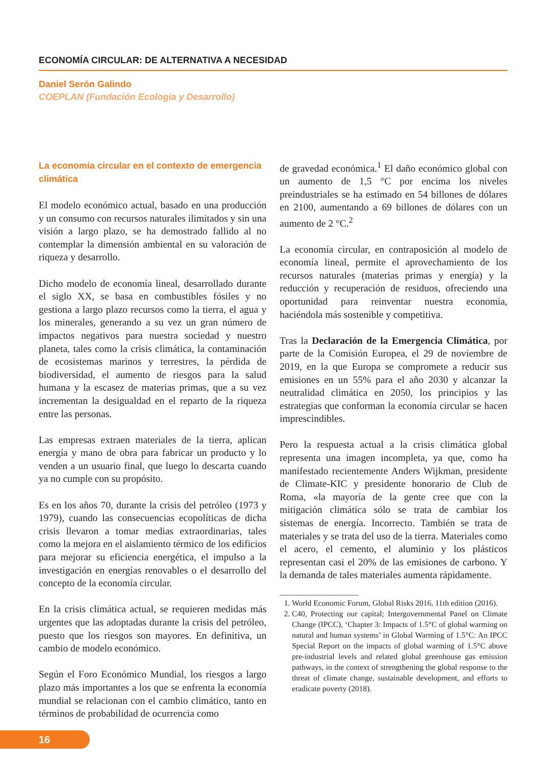ECONOMÍA CIRCULAR: DE ALTERNATIVA A NECESIDAD
Daniel Serón Galindo
COEPLAN (Fundación Ecología y Desarrollo)
La economía circular en el contexto de emergencia climática
El modelo económico actual, basado en una producción y un consumo con recursos naturales ilimitados y sin una visión a largo plazo, se ha demostrado fallido al no contemplar la dimensión ambiental en su valoración de riqueza y desarrollo.
Dicho modelo de economía lineal, desarrollado durante el siglo XX, se basa en combustibles fósiles y no gestiona a largo plazo recursos como la tierra, el agua y los minerales, generando a su vez un gran número de impactos negativos para nuestra sociedad y nuestro planeta, tales como la crisis climática, la contaminación de ecosistemas marinos y terrestres, la pérdida de biodiversidad, el aumento de riesgos para la salud humana y la escasez de materias primas, que a su vez incrementan la desigualdad en el reparto de la riqueza entre las personas.
Las empresas extraen materiales de la tierra, aplican energía y mano de obra para fabricar un producto y lo venden a un usuario final, que luego lo descarta cuando ya no cumple con su propósito.
Es en los años 70, durante la crisis del petróleo (1973 y 1979), cuando las consecuencias ecopolíticas de dicha crisis llevaron a tomar medias extraordinarias, tales como la mejora en el aislamiento térmico de los edificios para mejorar su eficiencia energética, el impulso a la investigación en energías renovables o el desarrollo del concepto de la economía circular.
En la crisis climática actual, se requieren medidas más urgentes que las adoptadas durante la crisis del petróleo, puesto que los riesgos son mayores. En definitiva, un cambio de modelo económico.
Según el Foro Económico Mundial, los riesgos a largo plazo más importantes a los que se enfrenta la economía mundial se relacionan con el cambio climático, tanto en términos de probabilidad de ocurrencia como
de gravedad económica.<sup>1</sup> El daño económico global con un aumento de 1,5 °C por encima los niveles preindustriales se ha estimado en 54 billones de dólares en 2100, aumentando a 69 billones de dólares con un aumento de 2 °C.<sup>2</sup>
La economía circular, en contraposición al modelo de economía lineal, permite el aprovechamiento de los recursos naturales (materias primas y energía) y la reducción y recuperación de residuos, ofreciendo una oportunidad para reinventar nuestra economía, haciéndola más sostenible y competitiva.
Tras la Declaración de la Emergencia Climática, por parte de la Comisión Europea, el 29 de noviembre de 2019, en la que Europa se compromete a reducir sus emisiones en un 55% para el año 2030 y alcanzar la neutralidad climática en 2050, los principios y las estrategias que conforman la economía circular se hacen imprescindibles.
Pero la respuesta actual a la crisis climática global representa una imagen incompleta, ya que, como ha manifestado recientemente Anders Wijkman, presidente de Climate-KIC y presidente honorario de Club de Roma, «la mayoría de la gente cree que con la mitigación climática sólo se trata de cambiar los sistemas de energía. Incorrecto. También se trata de materiales y se trata del uso de la tierra. Materiales como el acero, el cemento, el aluminio y los plásticos representan casi el 20% de las emisiones de carbono. Y la demanda de tales materiales aumenta rápidamente.
1. World Economic Forum, Global Risks 2016, 11th edition (2016).
2. C40, Protecting our capital; Intergovernmental Panel on Climate Change (IPCC), ‘Chapter 3: Impacts of 1.5°C of global warming on natural and human systems’ in Global Warming of 1.5°C: An IPCC Special Report on the impacts of global warming of 1.5°C above pre-industrial levels and related global greenhouse gas emission pathways, in the context of strengthening the global response to the threat of climate change, sustainable development, and efforts to eradicate poverty (2018).
16